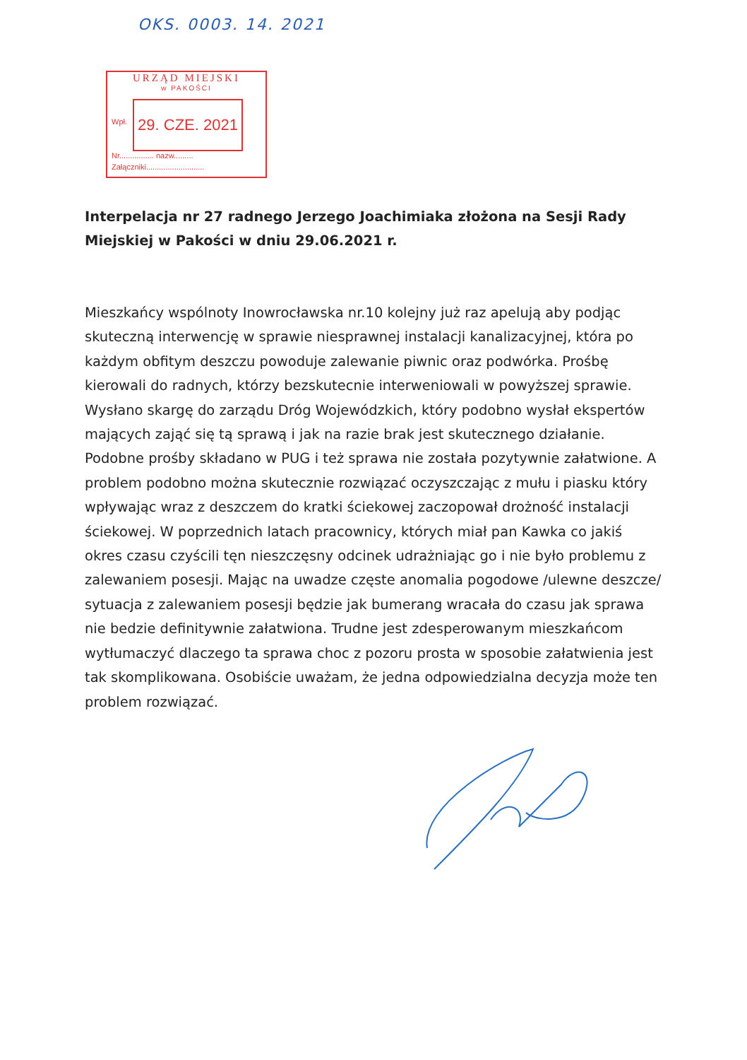OKS. 0003. 14. 2021
URZĄD MIEJSKI
w PAKOŚCI
Wpł.
29. CZE. 2021
Nr................ nazw.........
Załączniki...........................
Interpelacja nr 27 radnego Jerzego Joachimiaka złożona na Sesji Rady Miejskiej w Pakości w dniu 29.06.2021 r.
Mieszkańcy wspólnoty Inowrocławska nr.10 kolejny już raz apelują aby podjąc skuteczną interwencję w sprawie niesprawnej instalacji kanalizacyjnej, która po każdym obfitym deszczu powoduje zalewanie piwnic oraz podwórka. Prośbę kierowali do radnych, którzy bezskutecnie interweniowali w powyższej sprawie. Wysłano skargę do zarządu Dróg Wojewódzkich, który podobno wysłał ekspertów mających zająć się tą sprawą i jak na razie brak jest skutecznego działanie. Podobne prośby składano w PUG i też sprawa nie została pozytywnie załatwione. A problem podobno można skutecznie rozwiązać oczyszczając z mułu i piasku który wpływając wraz z deszczem do kratki ściekowej zaczopował drożność instalacji ściekowej. W poprzednich latach pracownicy, których miał pan Kawka co jakiś okres czasu czyścili tęn nieszczęsny odcinek udrażniając go i nie było problemu z zalewaniem posesji. Mając na uwadze częste anomalia pogodowe /ulewne deszcze/ sytuacja z zalewaniem posesji będzie jak bumerang wracała do czasu jak sprawa nie bedzie definitywnie załatwiona. Trudne jest zdesperowanym mieszkańcom wytłumaczyć dlaczego ta sprawa choc z pozoru prosta w sposobie załatwienia jest tak skomplikowana. Osobiście uważam, że jedna odpowiedzialna decyzja może ten problem rozwiązać.